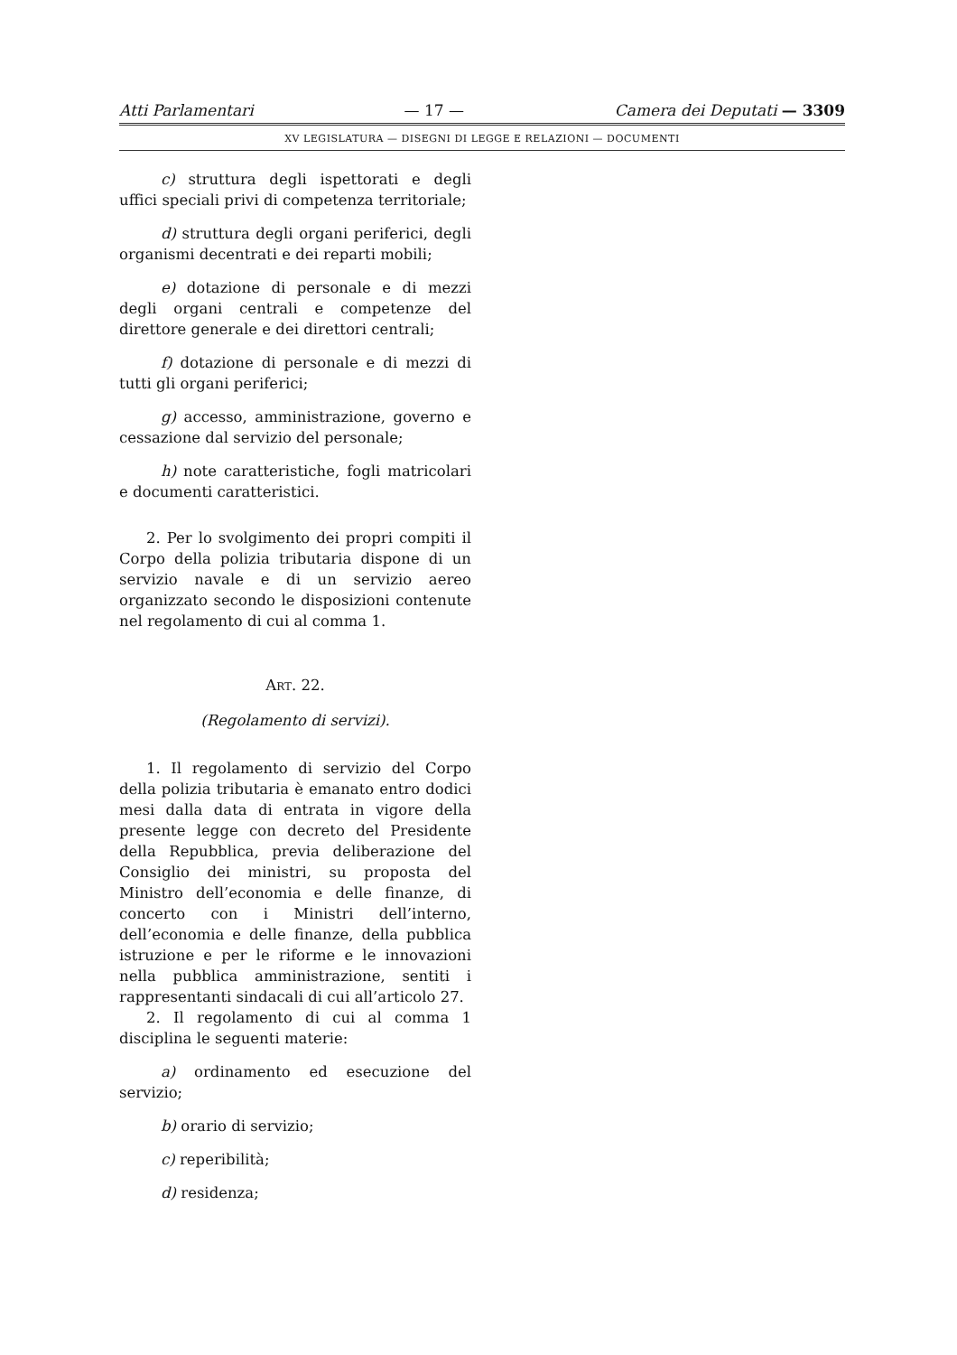Atti Parlamentari — 17 — Camera dei Deputati — 3309
XV LEGISLATURA — DISEGNI DI LEGGE E RELAZIONI — DOCUMENTI
c) struttura degli ispettorati e degli uffici speciali privi di competenza territoriale;
d) struttura degli organi periferici, degli organismi decentrati e dei reparti mobili;
e) dotazione di personale e di mezzi degli organi centrali e competenze del direttore generale e dei direttori centrali;
f) dotazione di personale e di mezzi di tutti gli organi periferici;
g) accesso, amministrazione, governo e cessazione dal servizio del personale;
h) note caratteristiche, fogli matricolari e documenti caratteristici.
2. Per lo svolgimento dei propri compiti il Corpo della polizia tributaria dispone di un servizio navale e di un servizio aereo organizzato secondo le disposizioni contenute nel regolamento di cui al comma 1.
ART. 22.
(Regolamento di servizi).
1. Il regolamento di servizio del Corpo della polizia tributaria è emanato entro dodici mesi dalla data di entrata in vigore della presente legge con decreto del Presidente della Repubblica, previa deliberazione del Consiglio dei ministri, su proposta del Ministro dell’economia e delle finanze, di concerto con i Ministri dell’interno, dell’economia e delle finanze, della pubblica istruzione e per le riforme e le innovazioni nella pubblica amministrazione, sentiti i rappresentanti sindacali di cui all’articolo 27.
2. Il regolamento di cui al comma 1 disciplina le seguenti materie:
a) ordinamento ed esecuzione del servizio;
b) orario di servizio;
c) reperibilità;
d) residenza;